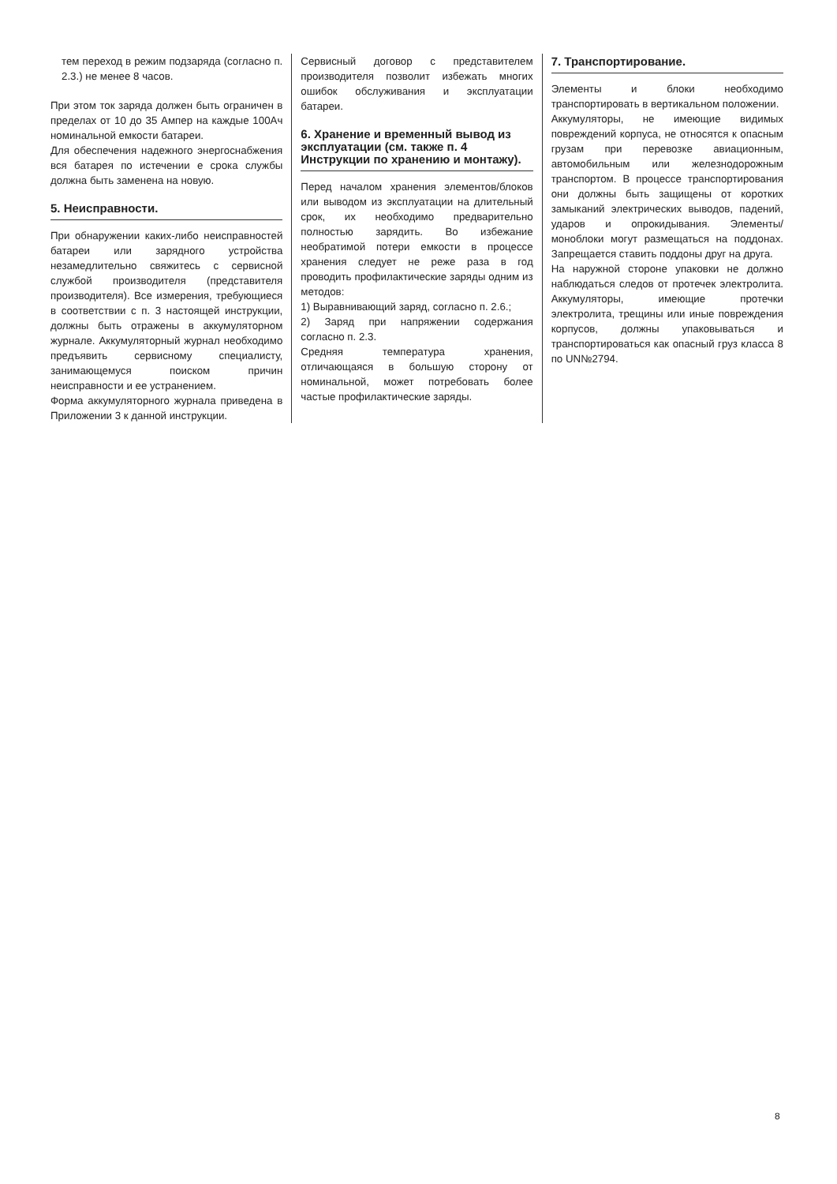тем переход в режим подзаряда (согласно п. 2.3.) не менее 8 часов.
При этом ток заряда должен быть ограничен в пределах от 10 до 35 Ампер на каждые 100Ач номинальной емкости батареи.
Для обеспечения надежного энергоснабжения вся батарея по истечении е срока службы должна быть заменена на новую.
5. Неисправности.
При обнаружении каких-либо неисправностей батареи или зарядного устройства незамедлительно свяжитесь с сервисной службой производителя (представителя производителя). Все измерения, требующиеся в соответствии с п. 3 настоящей инструкции, должны быть отражены в аккумуляторном журнале. Аккумуляторный журнал необходимо предъявить сервисному специалисту, занимающемуся поиском причин неисправности и ее устранением.
Форма аккумуляторного журнала приведена в Приложении 3 к данной инструкции.
Сервисный договор с представителем производителя позволит избежать многих ошибок обслуживания и эксплуатации батареи.
6. Хранение и временный вывод из эксплуатации (см. также п. 4 Инструкции по хранению и монтажу).
Перед началом хранения элементов/блоков или выводом из эксплуатации на длительный срок, их необходимо предварительно полностью зарядить. Во избежание необратимой потери емкости в процессе хранения следует не реже раза в год проводить профилактические заряды одним из методов:
1) Выравнивающий заряд, согласно п. 2.6.;
2) Заряд при напряжении содержания согласно п. 2.3.
Средняя температура хранения, отличающаяся в большую сторону от номинальной, может потребовать более частые профилактические заряды.
7. Транспортирование.
Элементы и блоки необходимо транспортировать в вертикальном положении.
Аккумуляторы, не имеющие видимых повреждений корпуса, не относятся к опасным грузам при перевозке авиационным, автомобильным или железнодорожным транспортом. В процессе транспортирования они должны быть защищены от коротких замыканий электрических выводов, падений, ударов и опрокидывания. Элементы/моноблоки могут размещаться на поддонах. Запрещается ставить поддоны друг на друга.
На наружной стороне упаковки не должно наблюдаться следов от протечек электролита. Аккумуляторы, имеющие протечки электролита, трещины или иные повреждения корпусов, должны упаковываться и транспортироваться как опасный груз класса 8 по UN№2794.
8